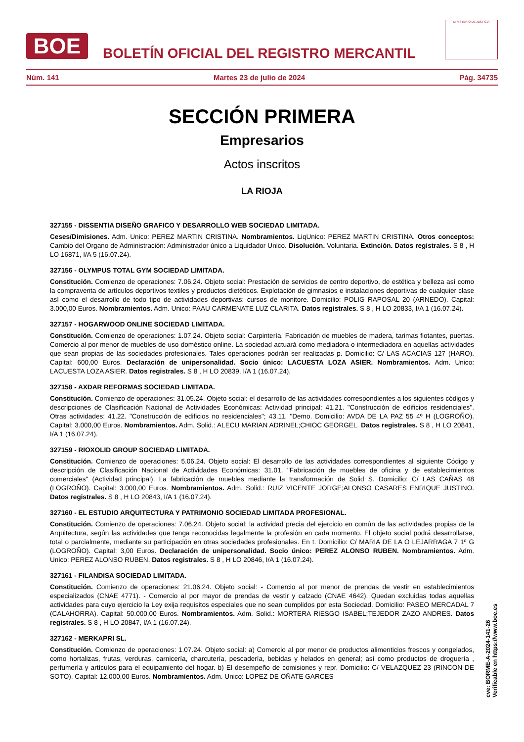BOE
BOLETÍN OFICIAL DEL REGISTRO MERCANTIL
MINISTERIO DE JUSTICIA
Núm. 141 Martes 23 de julio de 2024 Pág. 34735
SECCIÓN PRIMERA
Empresarios
Actos inscritos
LA RIOJA
327155 - DISSENTIA DISEÑO GRAFICO Y DESARROLLO WEB SOCIEDAD LIMITADA.
Ceses/Dimisiones. Adm. Unico: PEREZ MARTIN CRISTINA. Nombramientos. LiqUnico: PEREZ MARTIN CRISTINA. Otros conceptos: Cambio del Organo de Administración: Administrador único a Liquidador Unico. Disolución. Voluntaria. Extinción. Datos registrales. S 8 , H LO 16871, I/A 5 (16.07.24).
327156 - OLYMPUS TOTAL GYM SOCIEDAD LIMITADA.
Constitución. Comienzo de operaciones: 7.06.24. Objeto social: Prestación de servicios de centro deportivo, de estética y belleza así como la compraventa de artículos deportivos textiles y productos dietéticos. Explotación de gimnasios e instalaciones deportivas de cualquier clase así como el desarrollo de todo tipo de actividades deportivas: cursos de monitore. Domicilio: POLIG RAPOSAL 20 (ARNEDO). Capital: 3.000,00 Euros. Nombramientos. Adm. Unico: PAAU CARMENATE LUZ CLARITA. Datos registrales. S 8 , H LO 20833, I/A 1 (16.07.24).
327157 - HOGARWOOD ONLINE SOCIEDAD LIMITADA.
Constitución. Comienzo de operaciones: 1.07.24. Objeto social: Carpintería. Fabricación de muebles de madera, tarimas flotantes, puertas. Comercio al por menor de muebles de uso doméstico online. La sociedad actuará como mediadora o intermediadora en aquellas actividades que sean propias de las sociedades profesionales. Tales operaciones podrán ser realizadas p. Domicilio: C/ LAS ACACIAS 127 (HARO). Capital: 600,00 Euros. Declaración de unipersonalidad. Socio único: LACUESTA LOZA ASIER. Nombramientos. Adm. Unico: LACUESTA LOZA ASIER. Datos registrales. S 8 , H LO 20839, I/A 1 (16.07.24).
327158 - AXDAR REFORMAS SOCIEDAD LIMITADA.
Constitución. Comienzo de operaciones: 31.05.24. Objeto social: el desarrollo de las actividades correspondientes a los siguientes códigos y descripciones de Clasificación Nacional de Actividades Económicas: Actividad principal: 41.21. "Construcción de edificios residenciales". Otras actividades: 41.22. "Construcción de edificios no residenciales"; 43.11. "Demo. Domicilio: AVDA DE LA PAZ 55 4º H (LOGROÑO). Capital: 3.000,00 Euros. Nombramientos. Adm. Solid.: ALECU MARIAN ADRINEL;CHIOC GEORGEL. Datos registrales. S 8 , H LO 20841, I/A 1 (16.07.24).
327159 - RIOXOLID GROUP SOCIEDAD LIMITADA.
Constitución. Comienzo de operaciones: 5.06.24. Objeto social: El desarrollo de las actividades correspondientes al siguiente Código y descripción de Clasificación Nacional de Actividades Económicas: 31.01. "Fabricación de muebles de oficina y de establecimientos comerciales" (Actividad principal). La fabricación de muebles mediante la transformación de Solid S. Domicilio: C/ LAS CAÑAS 48 (LOGROÑO). Capital: 3.000,00 Euros. Nombramientos. Adm. Solid.: RUIZ VICENTE JORGE;ALONSO CASARES ENRIQUE JUSTINO. Datos registrales. S 8 , H LO 20843, I/A 1 (16.07.24).
327160 - EL ESTUDIO ARQUITECTURA Y PATRIMONIO SOCIEDAD LIMITADA PROFESIONAL.
Constitución. Comienzo de operaciones: 7.06.24. Objeto social: la actividad precia del ejercicio en común de las actividades propias de la Arquitectura, según las actividades que tenga reconocidas legalmente la profesión en cada momento. El objeto social podrá desarrollarse, total o parcialmente, mediante su participación en otras sociedades profesionales. En t. Domicilio: C/ MARIA DE LA O LEJARRAGA 7 1º G (LOGROÑO). Capital: 3,00 Euros. Declaración de unipersonalidad. Socio único: PEREZ ALONSO RUBEN. Nombramientos. Adm. Unico: PEREZ ALONSO RUBEN. Datos registrales. S 8 , H LO 20846, I/A 1 (16.07.24).
327161 - FILANDISA SOCIEDAD LIMITADA.
Constitución. Comienzo de operaciones: 21.06.24. Objeto social: - Comercio al por menor de prendas de vestir en establecimientos especializados (CNAE 4771). - Comercio al por mayor de prendas de vestir y calzado (CNAE 4642). Quedan excluidas todas aquellas actividades para cuyo ejercicio la Ley exija requisitos especiales que no sean cumplidos por esta Sociedad. Domicilio: PASEO MERCADAL 7 (CALAHORRA). Capital: 50.000,00 Euros. Nombramientos. Adm. Solid.: MORTERA RIESGO ISABEL;TEJEDOR ZAZO ANDRES. Datos registrales. S 8 , H LO 20847, I/A 1 (16.07.24).
327162 - MERKAPRI SL.
Constitución. Comienzo de operaciones: 1.07.24. Objeto social: a) Comercio al por menor de productos alimenticios frescos y congelados, como hortalizas, frutas, verduras, carnicería, charcutería, pescadería, bebidas y helados en general; así como productos de droguería , perfumería y artículos para el equipamiento del hogar. b) El desempeño de comisiones y repr. Domicilio: C/ VELAZQUEZ 23 (RINCON DE SOTO). Capital: 12.000,00 Euros. Nombramientos. Adm. Unico: LOPEZ DE OÑATE GARCES
cve: BORME-A-2024-141-26
Verificable en https://www.boe.es